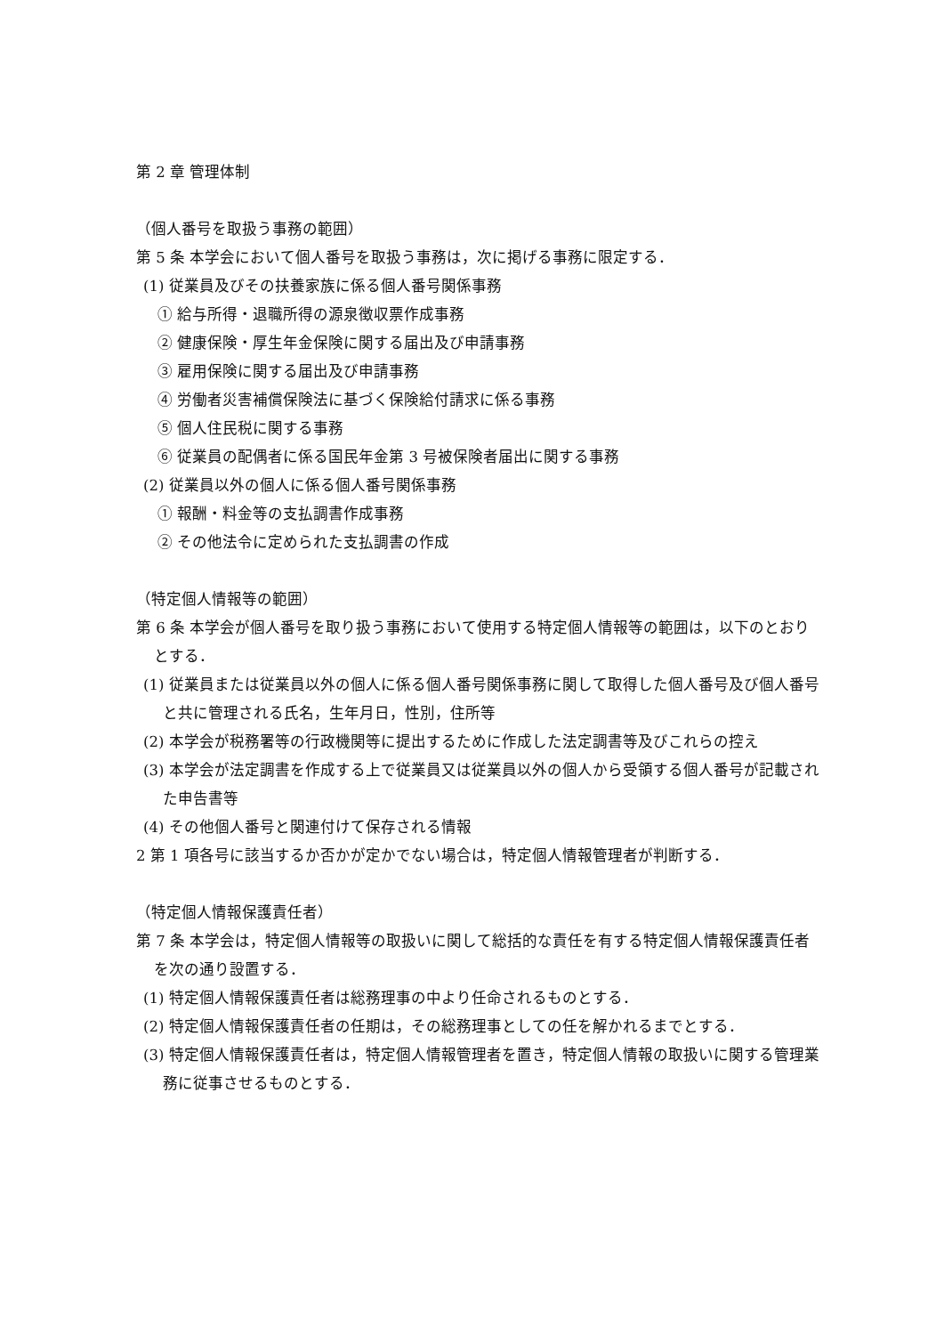第 2 章 管理体制
（個人番号を取扱う事務の範囲）
第 5 条 本学会において個人番号を取扱う事務は，次に掲げる事務に限定する．
(1) 従業員及びその扶養家族に係る個人番号関係事務
① 給与所得・退職所得の源泉徴収票作成事務
② 健康保険・厚生年金保険に関する届出及び申請事務
③ 雇用保険に関する届出及び申請事務
④ 労働者災害補償保険法に基づく保険給付請求に係る事務
⑤ 個人住民税に関する事務
⑥ 従業員の配偶者に係る国民年金第 3 号被保険者届出に関する事務
(2) 従業員以外の個人に係る個人番号関係事務
① 報酬・料金等の支払調書作成事務
② その他法令に定められた支払調書の作成
（特定個人情報等の範囲）
第 6 条 本学会が個人番号を取り扱う事務において使用する特定個人情報等の範囲は，以下のとおりとする．
(1) 従業員または従業員以外の個人に係る個人番号関係事務に関して取得した個人番号及び個人番号と共に管理される氏名，生年月日，性別，住所等
(2) 本学会が税務署等の行政機関等に提出するために作成した法定調書等及びこれらの控え
(3) 本学会が法定調書を作成する上で従業員又は従業員以外の個人から受領する個人番号が記載された申告書等
(4) その他個人番号と関連付けて保存される情報
2 第 1 項各号に該当するか否かが定かでない場合は，特定個人情報管理者が判断する．
（特定個人情報保護責任者）
第 7 条 本学会は，特定個人情報等の取扱いに関して総括的な責任を有する特定個人情報保護責任者を次の通り設置する．
(1) 特定個人情報保護責任者は総務理事の中より任命されるものとする．
(2) 特定個人情報保護責任者の任期は，その総務理事としての任を解かれるまでとする．
(3) 特定個人情報保護責任者は，特定個人情報管理者を置き，特定個人情報の取扱いに関する管理業務に従事させるものとする．